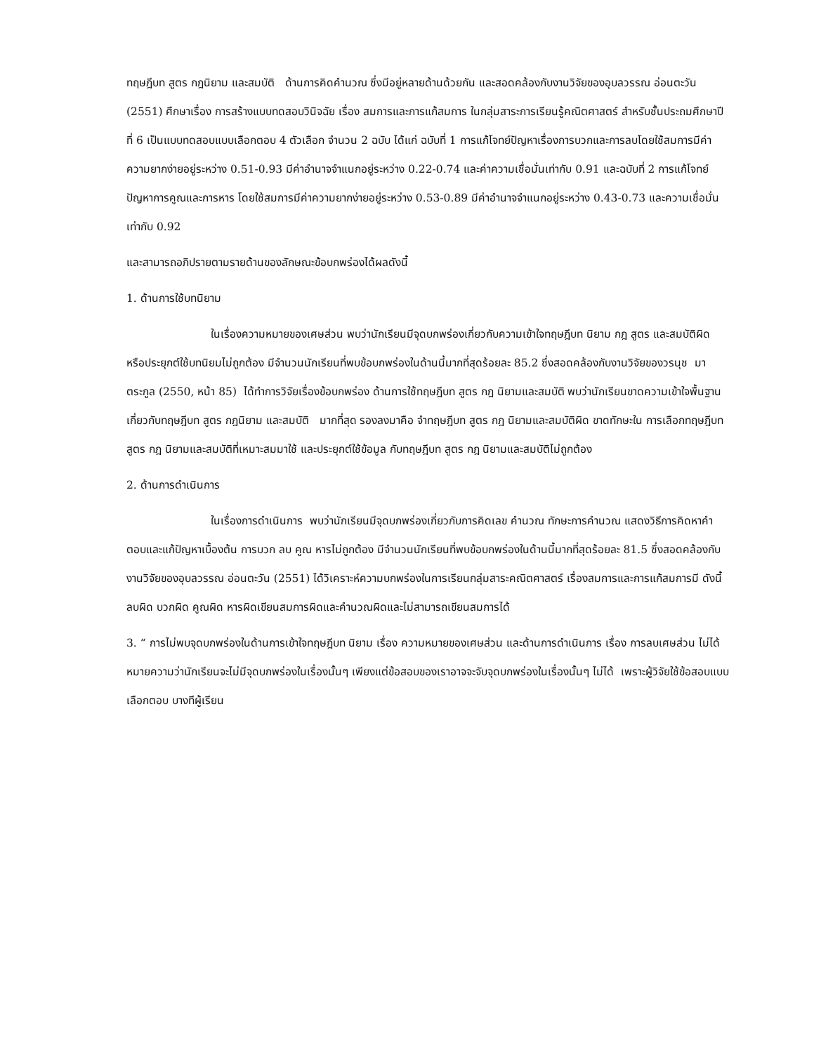ทฤษฎีบท สูตร กฎนิยาม และสมบัติ ด้านการคิดคำนวณ ซึ่งมีอยู่หลายด้านด้วยกัน และสอดคล้องกับงานวิจัยของอุบลวรรณ อ่อนตะวัน (2551) ศึกษาเรื่อง การสร้างแบบทดสอบวินิจฉัย เรื่อง สมการและการแก้สมการ ในกลุ่มสาระการเรียนรู้คณิตศาสตร์ สำหรับชั้นประถมศึกษาปีที่ 6 เป็นแบบทดสอบแบบเลือกตอบ 4 ตัวเลือก จำนวน 2 ฉบับ ได้แก่ ฉบับที่ 1 การแก้โจทย์ปัญหาเรื่องการบวกและการลบโดยใช้สมการมีค่าความยากง่ายอยู่ระหว่าง 0.51-0.93 มีค่าอำนาจจำแนกอยู่ระหว่าง 0.22-0.74 และค่าความเชื่อมั่นเท่ากับ 0.91 และฉบับที่ 2 การแก้โจทย์ปัญหาการคูณและการหาร โดยใช้สมการมีค่าความยากง่ายอยู่ระหว่าง 0.53-0.89 มีค่าอำนาจจำแนกอยู่ระหว่าง 0.43-0.73 และความเชื่อมั่นเท่ากับ 0.92
และสามารถอภิปรายตามรายด้านของลักษณะข้อบกพร่องได้ผลดังนี้
1. ด้านการใช้บทนิยาม
ในเรื่องความหมายของเศษส่วน พบว่านักเรียนมีจุดบกพร่องเกี่ยวกับความเข้าใจทฤษฎีบท นิยาม กฎ สูตร และสมบัติผิด หรือประยุกต์ใช้บทนิยมไม่ถูกต้อง มีจำนวนนักเรียนที่พบข้อบกพร่องในด้านนี้มากที่สุดร้อยละ 85.2 ซึ่งสอดคล้องกับงานวิจัยของวรนุช มาตระกูล (2550, หน้า 85) ได้ทำการวิจัยเรื่องข้อบกพร่อง ด้านการใช้ทฤษฎีบท สูตร กฎ นิยามและสมบัติ พบว่านักเรียนขาดความเข้าใจพื้นฐานเกี่ยวกับทฤษฎีบท สูตร กฎนิยาม และสมบัติ มากที่สุด รองลงมาคือ จำทฤษฎีบท สูตร กฎ นิยามและสมบัติผิด ขาดทักษะใน การเลือกทฤษฎีบทสูตร กฎ นิยามและสมบัติที่เหมาะสมมาใช้ และประยุกต์ใช้ข้อมูล กับทฤษฎีบท สูตร กฎ นิยามและสมบัติไม่ถูกต้อง
2. ด้านการดำเนินการ
ในเรื่องการดำเนินการ พบว่านักเรียนมีจุดบกพร่องเกี่ยวกับการคิดเลข คำนวณ ทักษะการคำนวณ แสดงวิธีการคิดหาคำตอบและแก้ปัญหาเบื้องต้น การบวก ลบ คูณ หารไม่ถูกต้อง มีจำนวนนักเรียนที่พบข้อบกพร่องในด้านนี้มากที่สุดร้อยละ 81.5 ซึ่งสอดคล้องกับงานวิจัยของอุบลวรรณ อ่อนตะวัน (2551) ได้วิเคราะห์ความบกพร่องในการเรียนกลุ่มสาระคณิตศาสตร์ เรื่องสมการและการแก้สมการมี ดังนี้ ลบผิด บวกผิด คูณผิด หารผิดเขียนสมการผิดและคำนวณผิดและไม่สามารถเขียนสมการได้
3. “ การไม่พบจุดบกพร่องในด้านการเข้าใจทฤษฎีบท นิยาม เรื่อง ความหมายของเศษส่วน และด้านการดำเนินการ เรื่อง การลบเศษส่วน ไม่ได้หมายความว่านักเรียนจะไม่มีจุดบกพร่องในเรื่องนั้นๆ เพียงแต่ข้อสอบของเราอาจจะจับจุดบกพร่องในเรื่องนั้นๆ ไม่ได้ เพราะผู้วิจัยใช้ข้อสอบแบบเลือกตอบ บางทีผู้เรียน